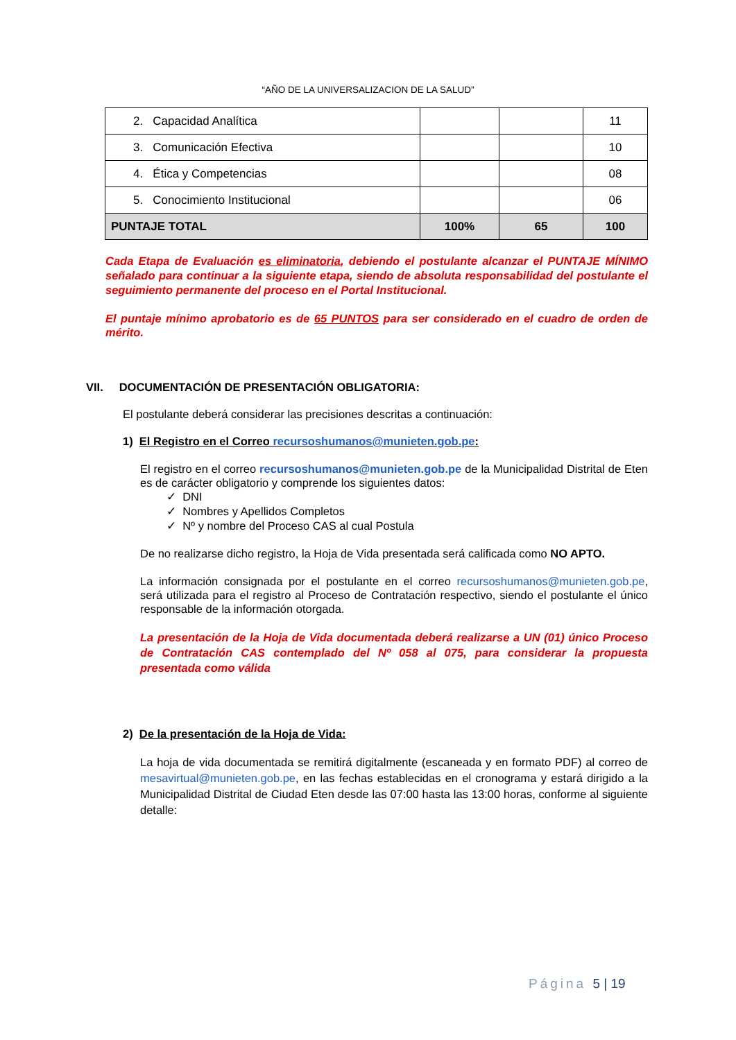“AÑO DE LA UNIVERSALIZACION DE LA SALUD”
| 2. Capacidad Analítica | | | 11 |
| 3. Comunicación Efectiva | | | 10 |
| 4. Ética y Competencias | | | 08 |
| 5. Conocimiento Institucional | | | 06 |
| PUNTAJE TOTAL | 100% | 65 | 100 |
Cada Etapa de Evaluación es eliminatoria, debiendo el postulante alcanzar el PUNTAJE MÍNIMO señalado para continuar a la siguiente etapa, siendo de absoluta responsabilidad del postulante el seguimiento permanente del proceso en el Portal Institucional.
El puntaje mínimo aprobatorio es de 65 PUNTOS para ser considerado en el cuadro de orden de mérito.
VII. DOCUMENTACIÓN DE PRESENTACIÓN OBLIGATORIA:
El postulante deberá considerar las precisiones descritas a continuación:
1) El Registro en el Correo recursoshumanos@munieten.gob.pe:
El registro en el correo recursoshumanos@munieten.gob.pe de la Municipalidad Distrital de Eten es de carácter obligatorio y comprende los siguientes datos:
✓ DNI
✓ Nombres y Apellidos Completos
✓ Nº y nombre del Proceso CAS al cual Postula
De no realizarse dicho registro, la Hoja de Vida presentada será calificada como NO APTO.
La información consignada por el postulante en el correo recursoshumanos@munieten.gob.pe, será utilizada para el registro al Proceso de Contratación respectivo, siendo el postulante el único responsable de la información otorgada.
La presentación de la Hoja de Vida documentada deberá realizarse a UN (01) único Proceso de Contratación CAS contemplado del Nº 058 al 075, para considerar la propuesta presentada como válida
2) De la presentación de la Hoja de Vida:
La hoja de vida documentada se remitirá digitalmente (escaneada y en formato PDF) al correo de mesavirtual@munieten.gob.pe, en las fechas establecidas en el cronograma y estará dirigido a la Municipalidad Distrital de Ciudad Eten desde las 07:00 hasta las 13:00 horas, conforme al siguiente detalle:
Página 5 | 19